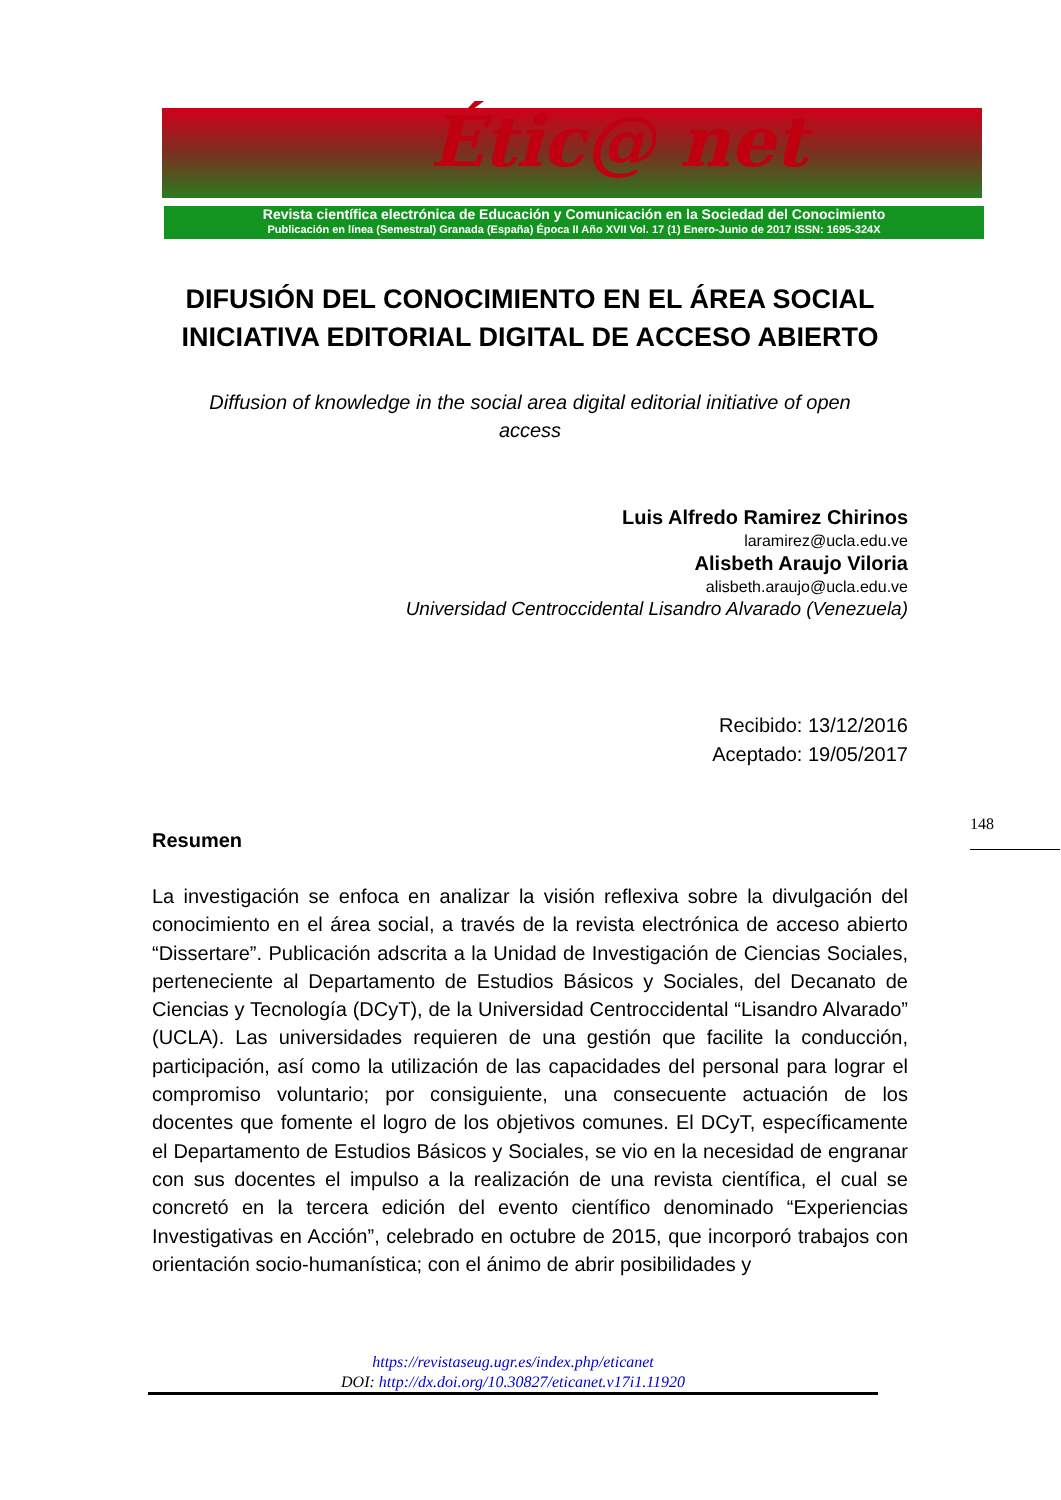Étic@ net
Revista científica electrónica de Educación y Comunicación en la Sociedad del Conocimiento
Publicación en línea (Semestral) Granada (España) Época II Año XVII Vol. 17 (1) Enero-Junio de 2017 ISSN: 1695-324X
DIFUSIÓN DEL CONOCIMIENTO EN EL ÁREA SOCIAL
INICIATIVA EDITORIAL DIGITAL DE ACCESO ABIERTO
Diffusion of knowledge in the social area digital editorial initiative of open access
Luis Alfredo Ramirez Chirinos
laramirez@ucla.edu.ve
Alisbeth Araujo Viloria
alisbeth.araujo@ucla.edu.ve
Universidad Centroccidental Lisandro Alvarado (Venezuela)
Recibido: 13/12/2016
Aceptado: 19/05/2017
Resumen
La investigación se enfoca en analizar la visión reflexiva sobre la divulgación del conocimiento en el área social, a través de la revista electrónica de acceso abierto “Dissertare”. Publicación adscrita a la Unidad de Investigación de Ciencias Sociales, perteneciente al Departamento de Estudios Básicos y Sociales, del Decanato de Ciencias y Tecnología (DCyT), de la Universidad Centroccidental “Lisandro Alvarado” (UCLA). Las universidades requieren de una gestión que facilite la conducción, participación, así como la utilización de las capacidades del personal para lograr el compromiso voluntario; por consiguiente, una consecuente actuación de los docentes que fomente el logro de los objetivos comunes. El DCyT, específicamente el Departamento de Estudios Básicos y Sociales, se vio en la necesidad de engranar con sus docentes el impulso a la realización de una revista científica, el cual se concretó en la tercera edición del evento científico denominado “Experiencias Investigativas en Acción”, celebrado en octubre de 2015, que incorporó trabajos con orientación socio-humanística; con el ánimo de abrir posibilidades y
148
https://revistaseug.ugr.es/index.php/eticanet
DOI: http://dx.doi.org/10.30827/eticanet.v17i1.11920